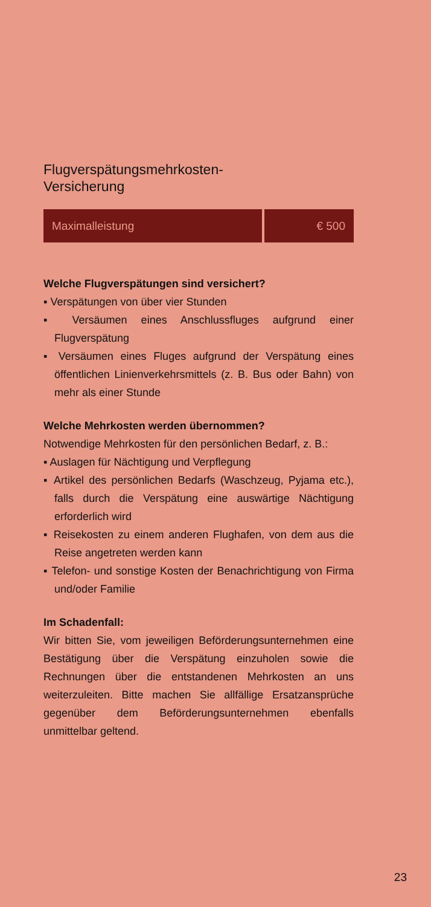Flugverspätungsmehrkosten-
Versicherung
| Maximalleistung | € 500 |
Welche Flugverspätungen sind versichert?
▪ Verspätungen von über vier Stunden
▪ Versäumen eines Anschlussfluges aufgrund einer Flugverspätung
▪ Versäumen eines Fluges aufgrund der Verspätung eines öffentlichen Linienverkehrsmittels (z. B. Bus oder Bahn) von mehr als einer Stunde
Welche Mehrkosten werden übernommen?
Notwendige Mehrkosten für den persönlichen Bedarf, z. B.:
▪ Auslagen für Nächtigung und Verpflegung
▪ Artikel des persönlichen Bedarfs (Waschzeug, Pyjama etc.), falls durch die Verspätung eine auswärtige Nächtigung erforderlich wird
▪ Reisekosten zu einem anderen Flughafen, von dem aus die Reise angetreten werden kann
▪ Telefon- und sonstige Kosten der Benachrichtigung von Firma und/oder Familie
Im Schadenfall:
Wir bitten Sie, vom jeweiligen Beförderungsunternehmen eine Bestätigung über die Verspätung einzuholen sowie die Rechnungen über die entstandenen Mehrkosten an uns weiterzuleiten. Bitte machen Sie allfällige Ersatzansprüche gegenüber dem Beförderungsunternehmen ebenfalls unmittelbar geltend.
23